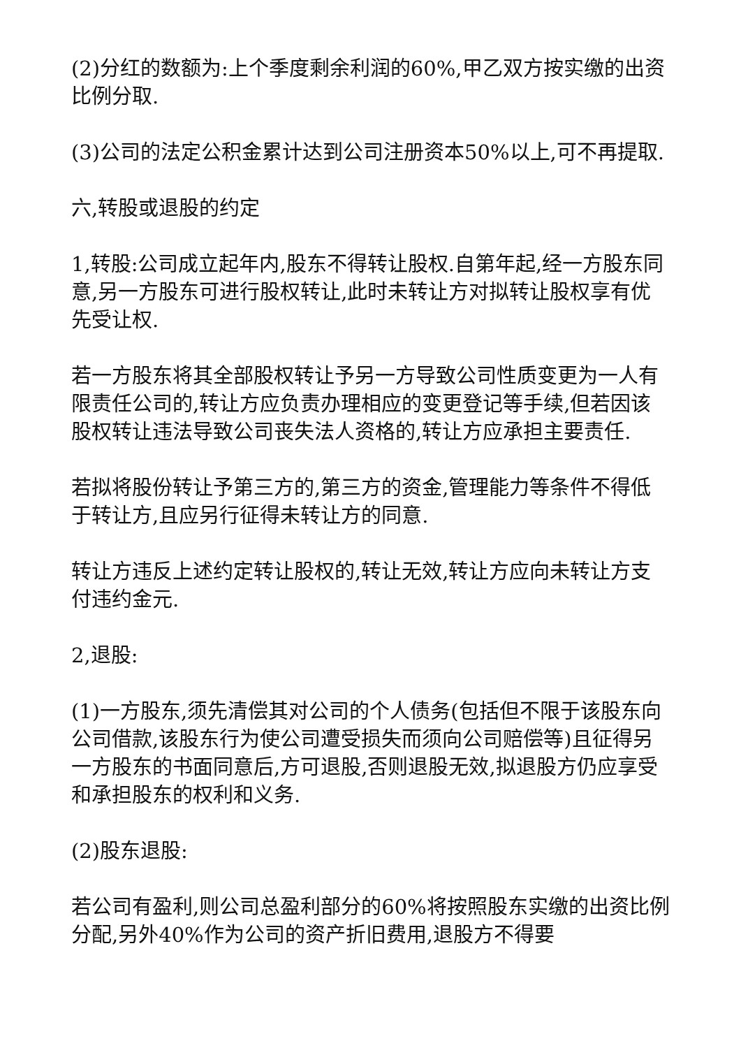(2)分红的数额为:上个季度剩余利润的60%,甲乙双方按实缴的出资比例分取.
(3)公司的法定公积金累计达到公司注册资本50%以上,可不再提取.
六,转股或退股的约定
1,转股:公司成立起年内,股东不得转让股权.自第年起,经一方股东同意,另一方股东可进行股权转让,此时未转让方对拟转让股权享有优先受让权.
若一方股东将其全部股权转让予另一方导致公司性质变更为一人有限责任公司的,转让方应负责办理相应的变更登记等手续,但若因该股权转让违法导致公司丧失法人资格的,转让方应承担主要责任.
若拟将股份转让予第三方的,第三方的资金,管理能力等条件不得低于转让方,且应另行征得未转让方的同意.
转让方违反上述约定转让股权的,转让无效,转让方应向未转让方支付违约金元.
2,退股:
(1)一方股东,须先清偿其对公司的个人债务(包括但不限于该股东向公司借款,该股东行为使公司遭受损失而须向公司赔偿等)且征得另一方股东的书面同意后,方可退股,否则退股无效,拟退股方仍应享受和承担股东的权利和义务.
(2)股东退股:
若公司有盈利,则公司总盈利部分的60%将按照股东实缴的出资比例分配,另外40%作为公司的资产折旧费用,退股方不得要